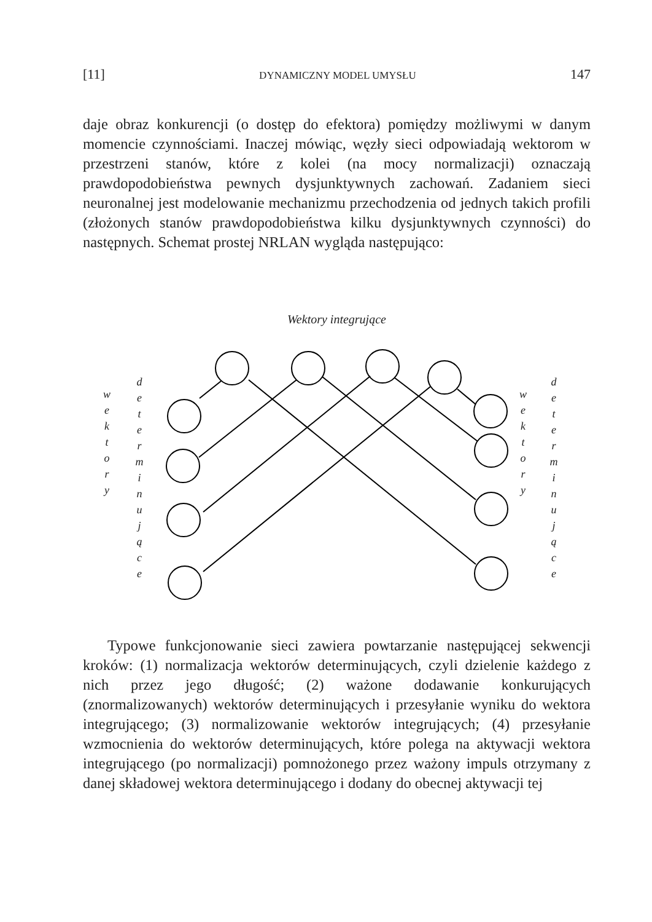[11] DYNAMICZNY MODEL UMYSŁU 147
daje obraz konkurencji (o dostęp do efektora) pomiędzy możliwymi w danym momencie czynnościami. Inaczej mówiąc, węzły sieci odpowiadają wektorom w przestrzeni stanów, które z kolei (na mocy normalizacji) oznaczają prawdopodobieństwa pewnych dysjunktywnych zachowań. Zadaniem sieci neuronalnej jest modelowanie mechanizmu przechodzenia od jednych takich profili (złożonych stanów prawdopodobieństwa kilku dysjunktywnych czynności) do następnych. Schemat prostej NRLAN wygląda następująco:
Wektory integrujące
w e k t o r y
d e t e r m i n u j ą c e
w e k t o r y
d e t e r m i n u j ą c e
Typowe funkcjonowanie sieci zawiera powtarzanie następującej sekwencji kroków: (1) normalizacja wektorów determinujących, czyli dzielenie każdego z nich przez jego długość; (2) ważone dodawanie konkurujących (znormalizowanych) wektorów determinujących i przesyłanie wyniku do wektora integrującego; (3) normalizowanie wektorów integrujących; (4) przesyłanie wzmocnienia do wektorów determinujących, które polega na aktywacji wektora integrującego (po normalizacji) pomnożonego przez ważony impuls otrzymany z danej składowej wektora determinującego i dodany do obecnej aktywacji tej